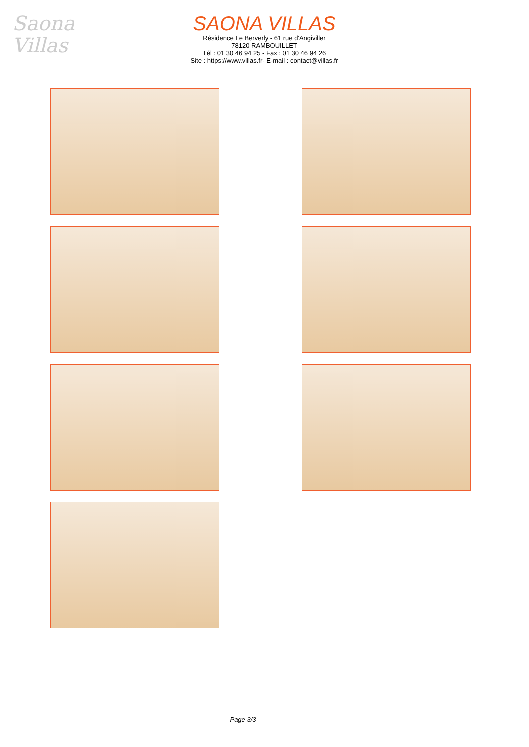Saona
Villas
SAONA VILLAS
Résidence Le Berverly - 61 rue d'Angiviller
78120 RAMBOUILLET
Tél : 01 30 46 94 25 - Fax : 01 30 46 94 26
Site : https://www.villas.fr- E-mail : contact@villas.fr
Page 3/3